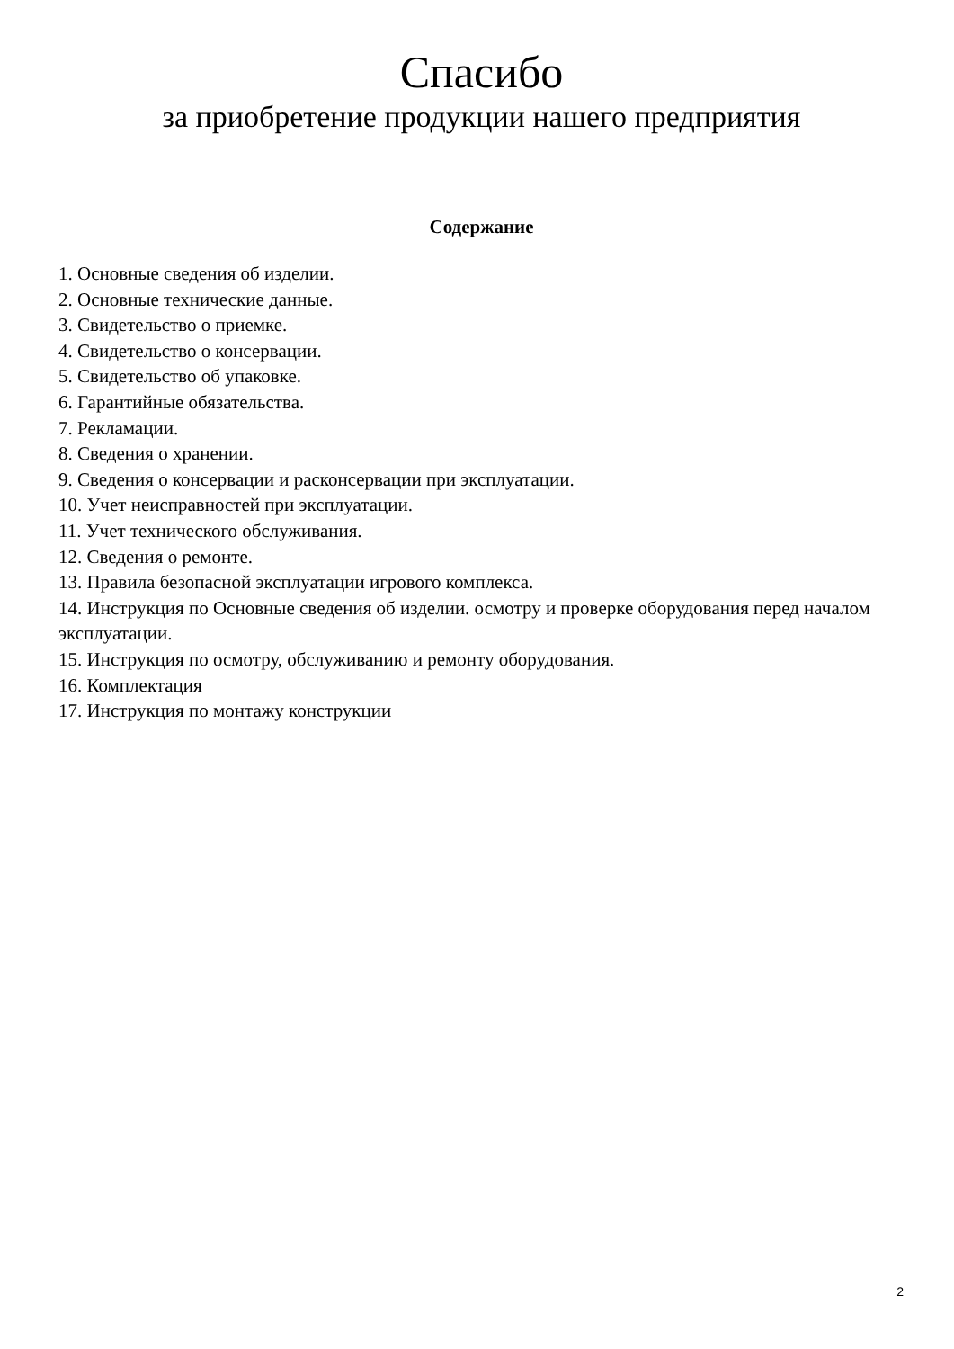Спасибо
за приобретение продукции нашего предприятия
Содержание
1. Основные сведения об изделии.
2. Основные технические данные.
3. Свидетельство о приемке.
4. Свидетельство о консервации.
5. Свидетельство об упаковке.
6. Гарантийные обязательства.
7. Рекламации.
8. Сведения о хранении.
9. Сведения о консервации и расконсервации при эксплуатации.
10. Учет неисправностей при эксплуатации.
11. Учет технического обслуживания.
12. Сведения о ремонте.
13. Правила безопасной эксплуатации игрового комплекса.
14. Инструкция по Основные сведения об изделии. осмотру и проверке оборудования перед началом эксплуатации.
15. Инструкция по осмотру, обслуживанию и ремонту оборудования.
16. Комплектация
17. Инструкция по монтажу конструкции
2